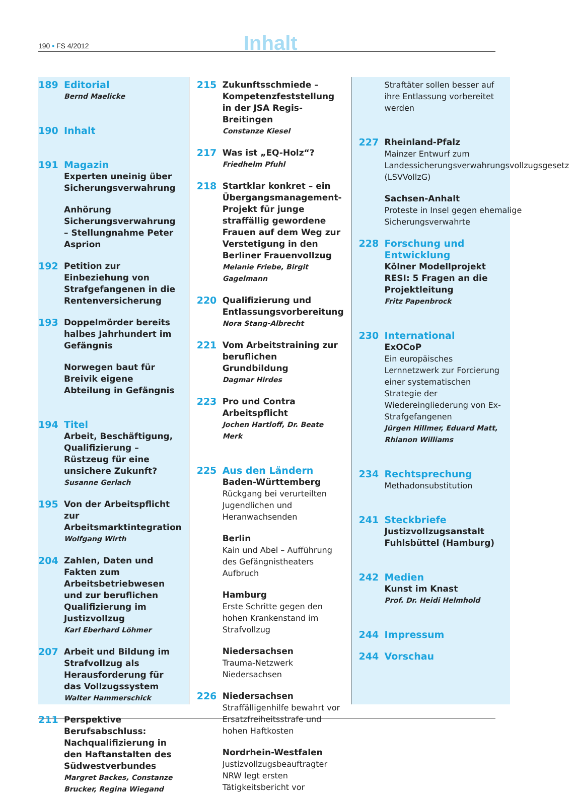190 • FS 4/2012 Inhalt
189 Editorial
Bernd Maelicke
190 Inhalt
191 Magazin
Experten uneinig über Sicherungsverwahrung
Anhörung Sicherungsverwahrung – Stellungnahme Peter Asprion
192 Petition zur Einbeziehung von Strafgefangenen in die Rentenversicherung
193 Doppelmörder bereits halbes Jahrhundert im Gefängnis
Norwegen baut für Breivik eigene Abteilung in Gefängnis
194 Titel
Arbeit, Beschäftigung, Qualifizierung – Rüstzeug für eine unsichere Zukunft?
Susanne Gerlach
195 Von der Arbeitspflicht zur Arbeitsmarktintegration
Wolfgang Wirth
204 Zahlen, Daten und Fakten zum Arbeitsbetriebwesen und zur beruflichen Qualifizierung im Justizvollzug
Karl Eberhard Löhmer
207 Arbeit und Bildung im Strafvollzug als Herausforderung für das Vollzugssystem
Walter Hammerschick
211 Perspektive Berufsabschluss: Nachqualifizierung in den Haftanstalten des Südwestverbundes
Margret Backes, Constanze Brucker, Regina Wiegand
215 Zukunftsschmiede – Kompetenzfeststellung in der JSA Regis-Breitingen
Constanze Kiesel
217 Was ist „EQ-Holz“?
Friedhelm Pfuhl
218 Startklar konkret – ein Übergangsmanagement-Projekt für junge straffällig gewordene Frauen auf dem Weg zur Verstetigung in den Berliner Frauenvollzug
Melanie Friebe, Birgit Gagelmann
220 Qualifizierung und Entlassungsvorbereitung
Nora Stang-Albrecht
221 Vom Arbeitstraining zur beruflichen Grundbildung
Dagmar Hirdes
223 Pro und Contra Arbeitspflicht
Jochen Hartloff, Dr. Beate Merk
225 Aus den Ländern
Baden-Württemberg
Rückgang bei verurteilten Jugendlichen und Heranwachsenden
Berlin
Kain und Abel – Aufführung des Gefängnistheaters Aufbruch
Hamburg
Erste Schritte gegen den hohen Krankenstand im Strafvollzug
Niedersachsen
Trauma-Netzwerk Niedersachsen
226 Niedersachsen
Straffälligenhilfe bewahrt vor Ersatzfreiheitsstrafe und hohen Haftkosten
Nordrhein-Westfalen
Justizvollzugsbeauftragter NRW legt ersten Tätigkeitsbericht vor
Straftäter sollen besser auf ihre Entlassung vorbereitet werden
227 Rheinland-Pfalz
Mainzer Entwurf zum Landessicherungsverwahrungsvollzugsgesetz (LSVVollzG)
Sachsen-Anhalt
Proteste in Insel gegen ehemalige Sicherungsverwahrte
228 Forschung und Entwicklung
Kölner Modellprojekt RESI: 5 Fragen an die Projektleitung
Fritz Papenbrock
230 International
ExOCoP
Ein europäisches Lernnetzwerk zur Forcierung einer systematischen Strategie der Wiedereingliederung von Ex-Strafgefangenen
Jürgen Hillmer, Eduard Matt, Rhianon Williams
234 Rechtsprechung
Methadonsubstitution
241 Steckbriefe
Justizvollzugsanstalt Fuhlsbüttel (Hamburg)
242 Medien
Kunst im Knast
Prof. Dr. Heidi Helmhold
244 Impressum
244 Vorschau